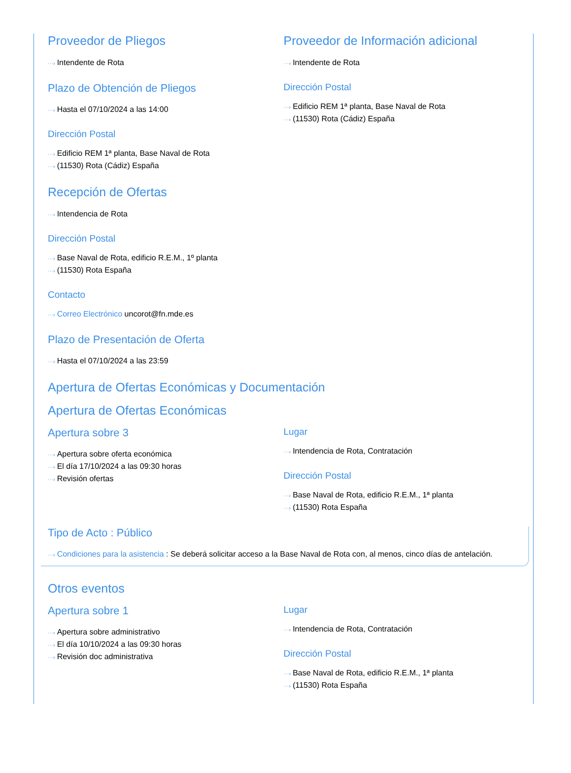Proveedor de Pliegos
···› Intendente de Rota
Plazo de Obtención de Pliegos
···› Hasta el 07/10/2024 a las 14:00
Dirección Postal
···› Edificio REM 1ª planta, Base Naval de Rota
···› (11530) Rota (Cádiz) España
Proveedor de Información adicional
···› Intendente de Rota
Dirección Postal
···› Edificio REM 1ª planta, Base Naval de Rota
···› (11530) Rota (Cádiz) España
Recepción de Ofertas
···› Intendencia de Rota
Dirección Postal
···› Base Naval de Rota, edificio R.E.M., 1º planta
···› (11530) Rota España
Contacto
···› Correo Electrónico uncorot@fn.mde.es
Plazo de Presentación de Oferta
···› Hasta el 07/10/2024 a las 23:59
Apertura de Ofertas Económicas y Documentación
Apertura de Ofertas Económicas
Apertura sobre 3
···› Apertura sobre oferta económica
···› El día 17/10/2024 a las 09:30 horas
···› Revisión ofertas
Lugar
···› Intendencia de Rota, Contratación
Dirección Postal
···› Base Naval de Rota, edificio R.E.M., 1ª planta
···› (11530) Rota España
Tipo de Acto : Público
···› Condiciones para la asistencia : Se deberá solicitar acceso a la Base Naval de Rota con, al menos, cinco días de antelación.
Otros eventos
Apertura sobre 1
···› Apertura sobre administrativo
···› El día 10/10/2024 a las 09:30 horas
···› Revisión doc administrativa
Lugar
···› Intendencia de Rota, Contratación
Dirección Postal
···› Base Naval de Rota, edificio R.E.M., 1ª planta
···› (11530) Rota España